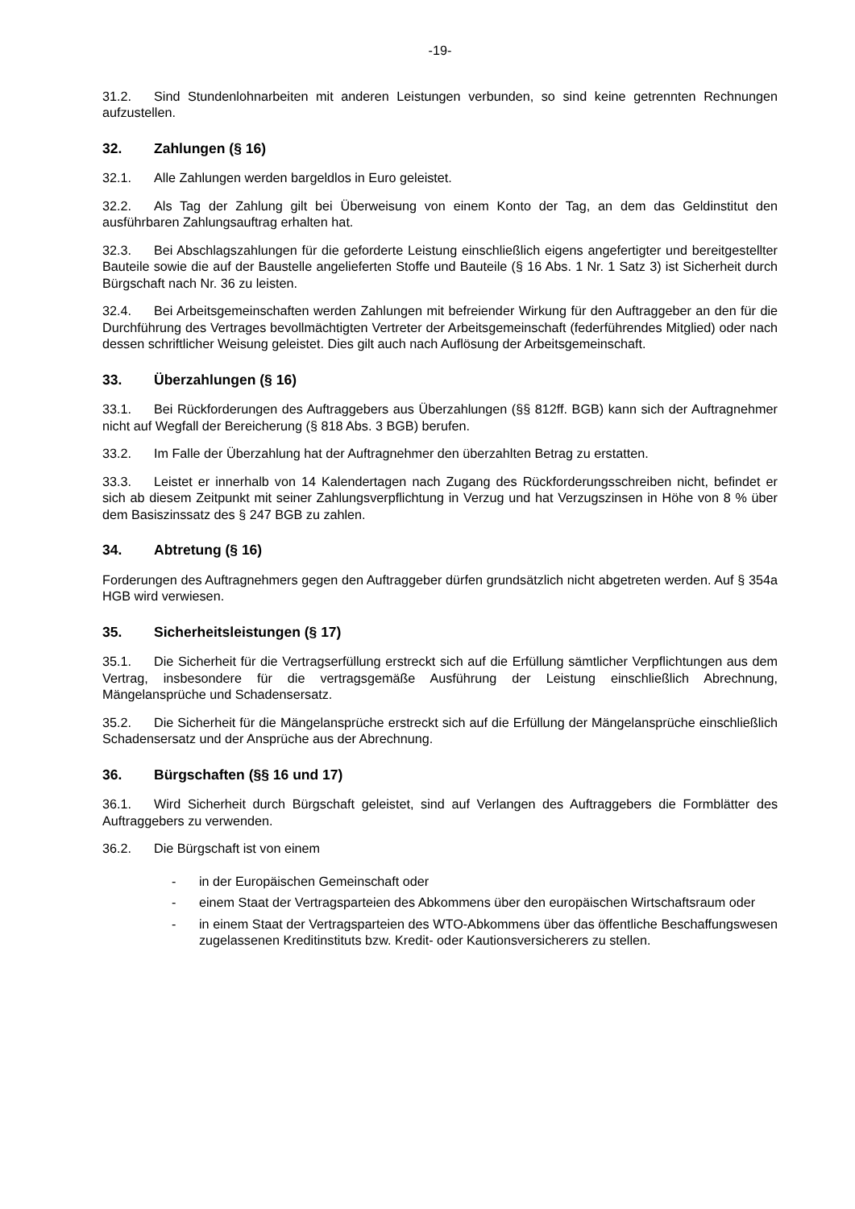-19-
31.2. Sind Stundenlohnarbeiten mit anderen Leistungen verbunden, so sind keine getrennten Rechnungen aufzustellen.
32. Zahlungen (§ 16)
32.1. Alle Zahlungen werden bargeldlos in Euro geleistet.
32.2. Als Tag der Zahlung gilt bei Überweisung von einem Konto der Tag, an dem das Geldinstitut den ausführbaren Zahlungsauftrag erhalten hat.
32.3. Bei Abschlagszahlungen für die geforderte Leistung einschließlich eigens angefertigter und bereitgestellter Bauteile sowie die auf der Baustelle angelieferten Stoffe und Bauteile (§ 16 Abs. 1 Nr. 1 Satz 3) ist Sicherheit durch Bürgschaft nach Nr. 36 zu leisten.
32.4. Bei Arbeitsgemeinschaften werden Zahlungen mit befreiender Wirkung für den Auftraggeber an den für die Durchführung des Vertrages bevollmächtigten Vertreter der Arbeitsgemeinschaft (federführendes Mitglied) oder nach dessen schriftlicher Weisung geleistet. Dies gilt auch nach Auflösung der Arbeitsgemeinschaft.
33. Überzahlungen (§ 16)
33.1. Bei Rückforderungen des Auftraggebers aus Überzahlungen (§§ 812ff. BGB) kann sich der Auftragnehmer nicht auf Wegfall der Bereicherung (§ 818 Abs. 3 BGB) berufen.
33.2. Im Falle der Überzahlung hat der Auftragnehmer den überzahlten Betrag zu erstatten.
33.3. Leistet er innerhalb von 14 Kalendertagen nach Zugang des Rückforderungsschreiben nicht, befindet er sich ab diesem Zeitpunkt mit seiner Zahlungsverpflichtung in Verzug und hat Verzugszinsen in Höhe von 8 % über dem Basiszinssatz des § 247 BGB zu zahlen.
34. Abtretung (§ 16)
Forderungen des Auftragnehmers gegen den Auftraggeber dürfen grundsätzlich nicht abgetreten werden. Auf § 354a HGB wird verwiesen.
35. Sicherheitsleistungen (§ 17)
35.1. Die Sicherheit für die Vertragserfüllung erstreckt sich auf die Erfüllung sämtlicher Verpflichtungen aus dem Vertrag, insbesondere für die vertragsgemäße Ausführung der Leistung einschließlich Abrechnung, Mängelansprüche und Schadensersatz.
35.2. Die Sicherheit für die Mängelansprüche erstreckt sich auf die Erfüllung der Mängelansprüche einschließlich Schadensersatz und der Ansprüche aus der Abrechnung.
36. Bürgschaften (§§ 16 und 17)
36.1. Wird Sicherheit durch Bürgschaft geleistet, sind auf Verlangen des Auftraggebers die Formblätter des Auftraggebers zu verwenden.
36.2. Die Bürgschaft ist von einem
- in der Europäischen Gemeinschaft oder
- einem Staat der Vertragsparteien des Abkommens über den europäischen Wirtschaftsraum oder
- in einem Staat der Vertragsparteien des WTO-Abkommens über das öffentliche Beschaffungswesen zugelassenen Kreditinstituts bzw. Kredit- oder Kautionsversicherers zu stellen.